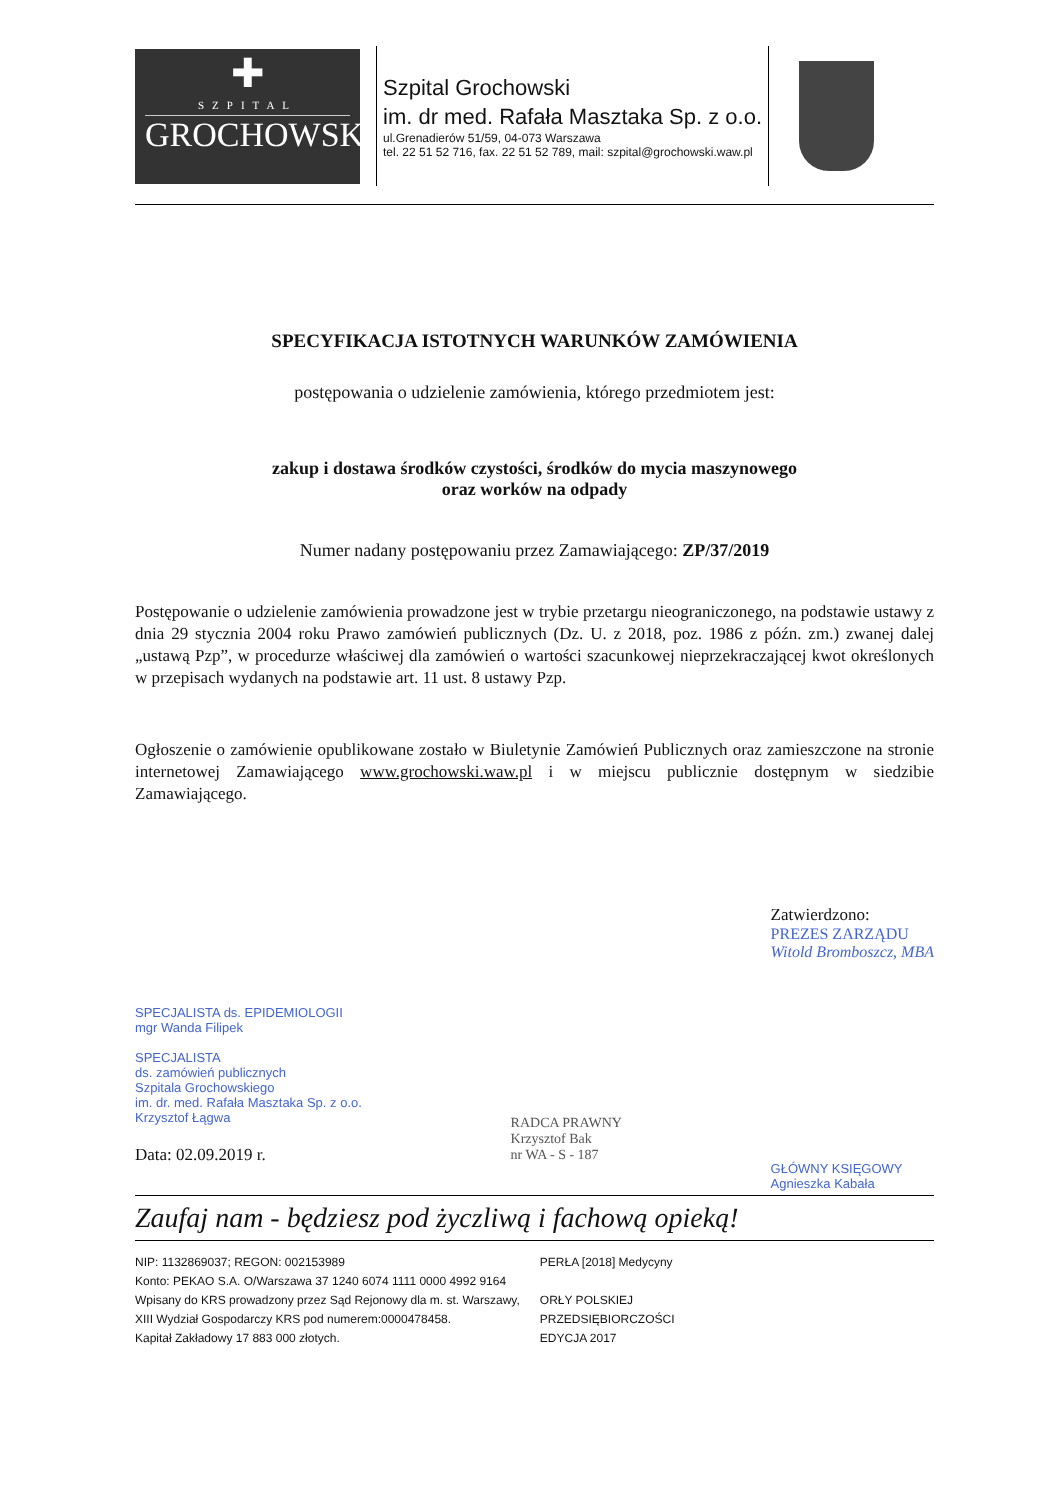✚
SZPITAL
GROCHOWSKI
Szpital Grochowski
im. dr med. Rafała Masztaka Sp. z o.o.
ul.Grenadierów 51/59, 04-073 Warszawa
tel. 22 51 52 716, fax. 22 51 52 789, mail: szpital@grochowski.waw.pl
SPECYFIKACJA ISTOTNYCH WARUNKÓW ZAMÓWIENIA
postępowania o udzielenie zamówienia, którego przedmiotem jest:
zakup i dostawa środków czystości, środków do mycia maszynowego
oraz worków na odpady
Numer nadany postępowaniu przez Zamawiającego: ZP/37/2019
Postępowanie o udzielenie zamówienia prowadzone jest w trybie przetargu nieograniczonego, na podstawie ustawy z dnia 29 stycznia 2004 roku Prawo zamówień publicznych (Dz. U. z 2018, poz. 1986 z późn. zm.) zwanej dalej „ustawą Pzp”, w procedurze właściwej dla zamówień o wartości szacunkowej nieprzekraczającej kwot określonych w przepisach wydanych na podstawie art. 11 ust. 8 ustawy Pzp.
Ogłoszenie o zamówienie opublikowane zostało w Biuletynie Zamówień Publicznych oraz zamieszczone na stronie internetowej Zamawiającego www.grochowski.waw.pl i w miejscu publicznie dostępnym w siedzibie Zamawiającego.
SPECJALISTA ds. EPIDEMIOLOGII
mgr Wanda Filipek
SPECJALISTA
ds. zamówień publicznych
Szpitala Grochowskiego
im. dr. med. Rafała Masztaka Sp. z o.o.
Krzysztof Łągwa
Data: 02.09.2019 r.
RADCA PRAWNY
Krzysztof Bak
nr WA - S - 187
Zatwierdzono:
PREZES ZARZĄDU
Witold Bromboszcz, MBA
GŁÓWNY KSIĘGOWY
Agnieszka Kabała
Zaufaj nam - będziesz pod życzliwą i fachową opieką!
NIP: 1132869037; REGON: 002153989
Konto: PEKAO S.A. O/Warszawa 37 1240 6074 1111 0000 4992 9164
Wpisany do KRS prowadzony przez Sąd Rejonowy dla m. st. Warszawy,
XIII Wydział Gospodarczy KRS pod numerem:0000478458.
Kapitał Zakładowy 17 883 000 złotych.
PERŁA [2018] Medycyny
ORŁY POLSKIEJ
PRZEDSIĘBIORCZOŚCI
EDYCJA 2017